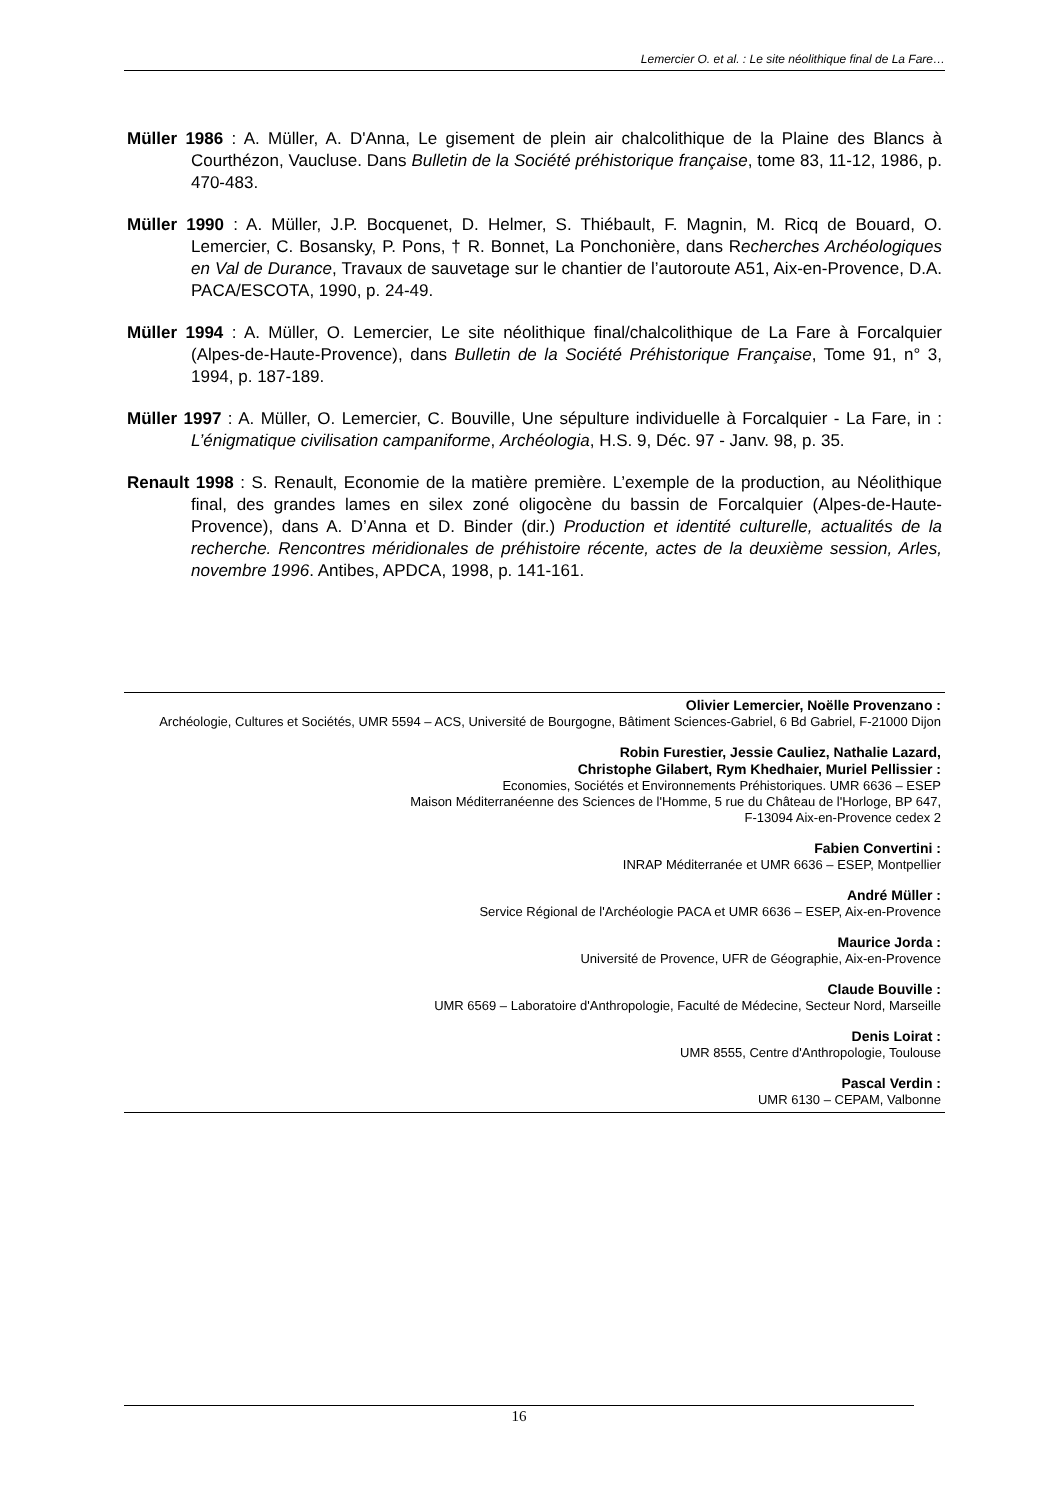Lemercier O. et al. : Le site néolithique final de La Fare…
Müller 1986 : A. Müller, A. D'Anna, Le gisement de plein air chalcolithique de la Plaine des Blancs à Courthézon, Vaucluse. Dans Bulletin de la Société préhistorique française, tome 83, 11-12, 1986, p. 470-483.
Müller 1990 : A. Müller, J.P. Bocquenet, D. Helmer, S. Thiébault, F. Magnin, M. Ricq de Bouard, O. Lemercier, C. Bosansky, P. Pons, † R. Bonnet, La Ponchonière, dans Recherches Archéologiques en Val de Durance, Travaux de sauvetage sur le chantier de l’autoroute A51, Aix-en-Provence, D.A. PACA/ESCOTA, 1990, p. 24-49.
Müller 1994 : A. Müller, O. Lemercier, Le site néolithique final/chalcolithique de La Fare à Forcalquier (Alpes-de-Haute-Provence), dans Bulletin de la Société Préhistorique Française, Tome 91, n° 3, 1994, p. 187-189.
Müller 1997 : A. Müller, O. Lemercier, C. Bouville, Une sépulture individuelle à Forcalquier - La Fare, in : L’énigmatique civilisation campaniforme, Archéologia, H.S. 9, Déc. 97 - Janv. 98, p. 35.
Renault 1998 : S. Renault, Economie de la matière première. L’exemple de la production, au Néolithique final, des grandes lames en silex zoné oligocène du bassin de Forcalquier (Alpes-de-Haute-Provence), dans A. D’Anna et D. Binder (dir.) Production et identité culturelle, actualités de la recherche. Rencontres méridionales de préhistoire récente, actes de la deuxième session, Arles, novembre 1996. Antibes, APDCA, 1998, p. 141-161.
Olivier Lemercier, Noëlle Provenzano :
Archéologie, Cultures et Sociétés, UMR 5594 – ACS, Université de Bourgogne, Bâtiment Sciences-Gabriel, 6 Bd Gabriel, F-21000 Dijon
Robin Furestier, Jessie Cauliez, Nathalie Lazard,
Christophe Gilabert, Rym Khedhaier, Muriel Pellissier :
Economies, Sociétés et Environnements Préhistoriques. UMR 6636 – ESEP
Maison Méditerranéenne des Sciences de l'Homme, 5 rue du Château de l'Horloge, BP 647,
F-13094 Aix-en-Provence cedex 2
Fabien Convertini :
INRAP Méditerranée et UMR 6636 – ESEP, Montpellier
André Müller :
Service Régional de l'Archéologie PACA et UMR 6636 – ESEP, Aix-en-Provence
Maurice Jorda :
Université de Provence, UFR de Géographie, Aix-en-Provence
Claude Bouville :
UMR 6569 – Laboratoire d'Anthropologie, Faculté de Médecine, Secteur Nord, Marseille
Denis Loirat :
UMR 8555, Centre d'Anthropologie, Toulouse
Pascal Verdin :
UMR 6130 – CEPAM, Valbonne
16